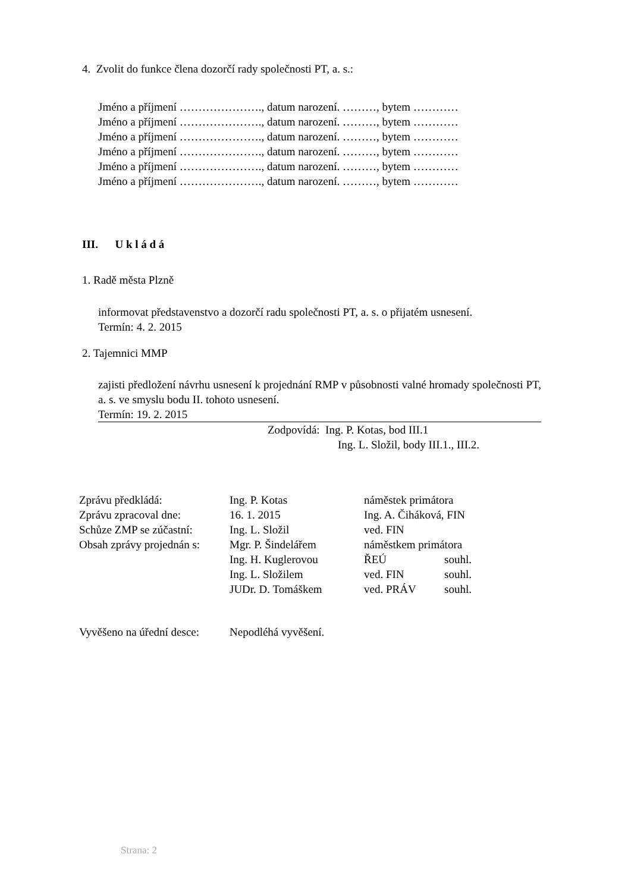4. Zvolit do funkce člena dozorčí rady společnosti PT, a. s.:
Jméno a příjmení …………………., datum narození. ………, bytem …………
Jméno a příjmení …………………., datum narození. ………, bytem …………
Jméno a příjmení …………………., datum narození. ………, bytem …………
Jméno a příjmení …………………., datum narození. ………, bytem …………
Jméno a příjmení …………………., datum narození. ………, bytem …………
Jméno a příjmení …………………., datum narození. ………, bytem …………
III. U k l á d á
1. Radě města Plzně
informovat představenstvo a dozorčí radu společnosti PT, a. s. o přijatém usnesení.
Termín: 4. 2. 2015
2. Tajemnici MMP
zajisti předložení návrhu usnesení k projednání RMP v působnosti valné hromady společnosti PT, a. s. ve smyslu bodu II. tohoto usnesení.
Termín: 19. 2. 2015
Zodpovídá: Ing. P. Kotas, bod III.1
Ing. L. Složil, body III.1., III.2.
| Zprávu předkládá: | Ing. P. Kotas | náměstek primátora | |
| Zprávu zpracoval dne: | 16. 1. 2015 | Ing. A. Čiháková, FIN | |
| Schůze ZMP se zúčastní: | Ing. L. Složil | ved. FIN | |
| Obsah zprávy projednán s: | Mgr. P. Šindelářem | náměstkem primátora | |
| | Ing. H. Kuglerovou | ŘEÚ | souhl. |
| | Ing. L. Složilem | ved. FIN | souhl. |
| | JUDr. D. Tomáškem | ved. PRÁV | souhl. |
| Vyvěšeno na úřední desce: | Nepodléhá vyvěšení. |
Strana: 2